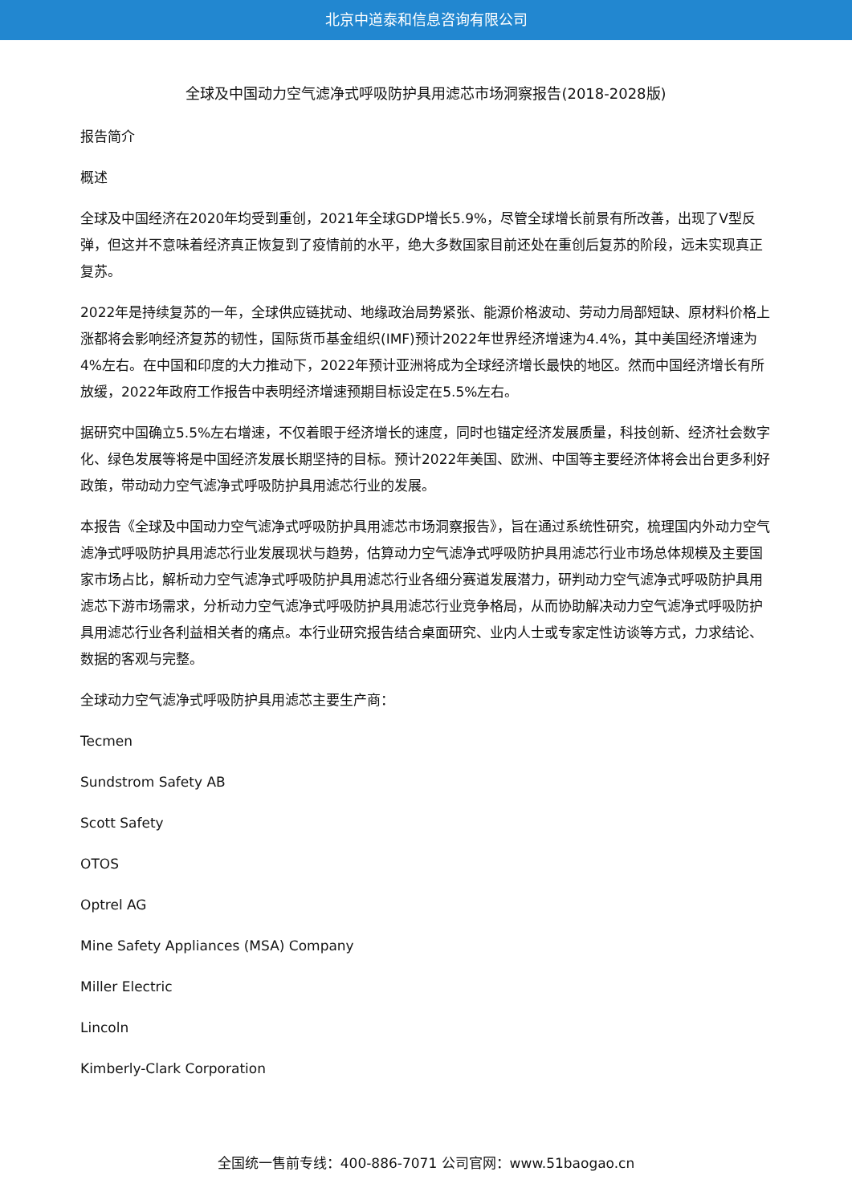北京中道泰和信息咨询有限公司
全球及中国动力空气滤净式呼吸防护具用滤芯市场洞察报告(2018-2028版)
报告简介
概述
全球及中国经济在2020年均受到重创，2021年全球GDP增长5.9%，尽管全球增长前景有所改善，出现了V型反弹，但这并不意味着经济真正恢复到了疫情前的水平，绝大多数国家目前还处在重创后复苏的阶段，远未实现真正复苏。
2022年是持续复苏的一年，全球供应链扰动、地缘政治局势紧张、能源价格波动、劳动力局部短缺、原材料价格上涨都将会影响经济复苏的韧性，国际货币基金组织(IMF)预计2022年世界经济增速为4.4%，其中美国经济增速为4%左右。在中国和印度的大力推动下，2022年预计亚洲将成为全球经济增长最快的地区。然而中国经济增长有所放缓，2022年政府工作报告中表明经济增速预期目标设定在5.5%左右。
据研究中国确立5.5%左右增速，不仅着眼于经济增长的速度，同时也锚定经济发展质量，科技创新、经济社会数字化、绿色发展等将是中国经济发展长期坚持的目标。预计2022年美国、欧洲、中国等主要经济体将会出台更多利好政策，带动动力空气滤净式呼吸防护具用滤芯行业的发展。
本报告《全球及中国动力空气滤净式呼吸防护具用滤芯市场洞察报告》，旨在通过系统性研究，梳理国内外动力空气滤净式呼吸防护具用滤芯行业发展现状与趋势，估算动力空气滤净式呼吸防护具用滤芯行业市场总体规模及主要国家市场占比，解析动力空气滤净式呼吸防护具用滤芯行业各细分赛道发展潜力，研判动力空气滤净式呼吸防护具用滤芯下游市场需求，分析动力空气滤净式呼吸防护具用滤芯行业竞争格局，从而协助解决动力空气滤净式呼吸防护具用滤芯行业各利益相关者的痛点。本行业研究报告结合桌面研究、业内人士或专家定性访谈等方式，力求结论、数据的客观与完整。
全球动力空气滤净式呼吸防护具用滤芯主要生产商：
Tecmen
Sundstrom Safety AB
Scott Safety
OTOS
Optrel AG
Mine Safety Appliances (MSA) Company
Miller Electric
Lincoln
Kimberly-Clark Corporation
全国统一售前专线：400-886-7071 公司官网：www.51baogao.cn